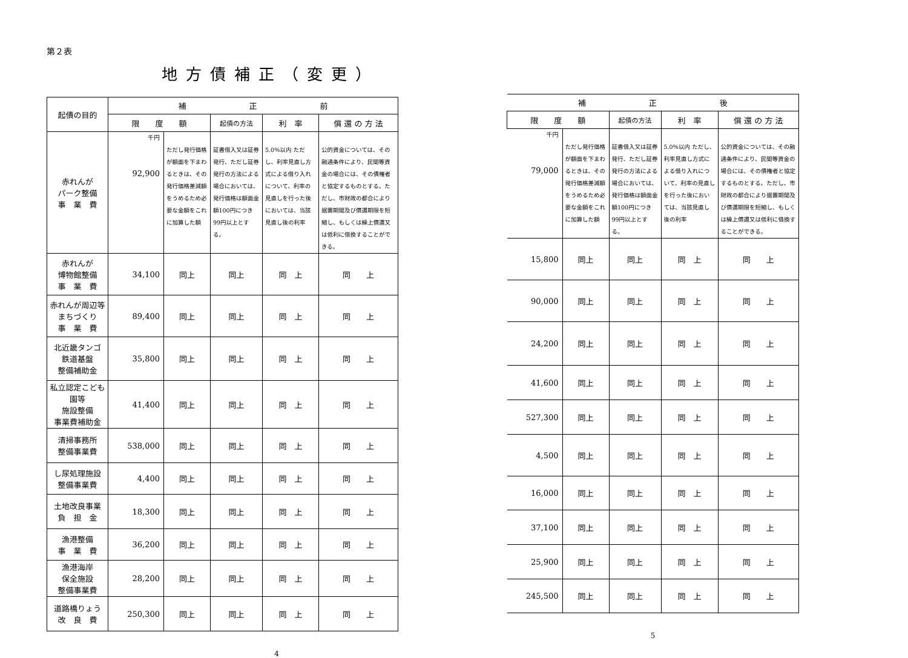第２表
地方債補正（変更）
| 起債の目的 | 補 正 前 | | | | |
| --- | --- | --- | --- | --- | --- |
| | 限 度 額 | | 起債の方法 | 利 率 | 償 還 の 方 法 |
| 赤れんが パーク整備 事 業 費 | 千円 92,900 | ただし発行価格が額面を下まわるときは、その発行価格差減額をうめるため必要な金額をこれに加算した額 | 証書借入又は証券発行、ただし証券発行の方法による場合においては、発行価格は額面金額100円につき99円以上とする。 | 5.0％以内 ただし、利率見直し方式による借り入れについて、利率の見直しを行った後においては、当該見直し後の利率 | 公的資金については、その融通条件により、民間等資金の場合には、その債権者と協定するものとする。ただし、市財政の都合により据置期間及び償還期限を短縮し、もしくは繰上償還又は低利に借換することができる。 |
| 赤れんが 博物館整備 事 業 費 | 34,100 | 同上 | 同上 | 同 上 | 同 上 |
| 赤れんが周辺等 まちづくり 事 業 費 | 89,400 | 同上 | 同上 | 同 上 | 同 上 |
| 北近畿タンゴ 鉄道基盤 整備補助金 | 35,800 | 同上 | 同上 | 同 上 | 同 上 |
| 私立認定こども園等 施設整備 事業費補助金 | 41,400 | 同上 | 同上 | 同 上 | 同 上 |
| 清掃事務所 整備事業費 | 538,000 | 同上 | 同上 | 同 上 | 同 上 |
| し尿処理施設 整備事業費 | 4,400 | 同上 | 同上 | 同 上 | 同 上 |
| 土地改良事業 負 担 金 | 18,300 | 同上 | 同上 | 同 上 | 同 上 |
| 漁港整備 事 業 費 | 36,200 | 同上 | 同上 | 同 上 | 同 上 |
| 漁港海岸 保全施設 整備事業費 | 28,200 | 同上 | 同上 | 同 上 | 同 上 |
| 道路橋りょう 改 良 費 | 250,300 | 同上 | 同上 | 同 上 | 同 上 |
4
| 補 正 後 | | | | |
| --- | --- | --- | --- | --- |
| 限 度 額 | | 起債の方法 | 利 率 | 償 還 の 方 法 |
| 千円 79,000 | ただし発行価格が額面を下まわるときは、その発行価格差減額をうめるため必要な金額をこれに加算した額 | 証書借入又は証券発行、ただし証券発行の方法による場合においては、発行価格は額面金額100円につき99円以上とする。 | 5.0％以内 ただし、利率見直し方式による借り入れについて、利率の見直しを行った後においては、当該見直し後の利率 | 公的資金については、その融通条件により、民間等資金の場合には、その債権者と協定するものとする。ただし、市財政の都合により据置期間及び償還期限を短縮し、もしくは繰上償還又は低利に借換することができる。 |
| 15,800 | 同上 | 同上 | 同 上 | 同 上 |
| 90,000 | 同上 | 同上 | 同 上 | 同 上 |
| 24,200 | 同上 | 同上 | 同 上 | 同 上 |
| 41,600 | 同上 | 同上 | 同 上 | 同 上 |
| 527,300 | 同上 | 同上 | 同 上 | 同 上 |
| 4,500 | 同上 | 同上 | 同 上 | 同 上 |
| 16,000 | 同上 | 同上 | 同 上 | 同 上 |
| 37,100 | 同上 | 同上 | 同 上 | 同 上 |
| 25,900 | 同上 | 同上 | 同 上 | 同 上 |
| 245,500 | 同上 | 同上 | 同 上 | 同 上 |
5